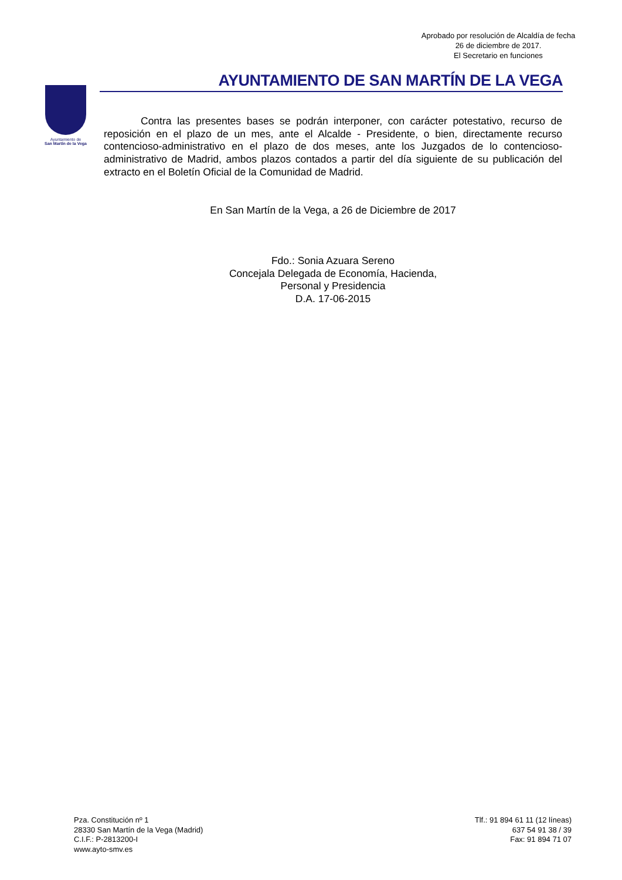Aprobado por resolución de Alcaldía de fecha
26 de diciembre de 2017.
El Secretario en funciones
Ayuntamiento de
San Martín de la Vega
AYUNTAMIENTO DE SAN MARTÍN DE LA VEGA
Contra las presentes bases se podrán interponer, con carácter potestativo, recurso de reposición en el plazo de un mes, ante el Alcalde - Presidente, o bien, directamente recurso contencioso-administrativo en el plazo de dos meses, ante los Juzgados de lo contencioso-administrativo de Madrid, ambos plazos contados a partir del día siguiente de su publicación del extracto en el Boletín Oficial de la Comunidad de Madrid.
En San Martín de la Vega, a 26 de Diciembre de 2017
Fdo.: Sonia Azuara Sereno
Concejala Delegada de Economía, Hacienda,
Personal y Presidencia
D.A. 17-06-2015
Pza. Constitución nº 1
28330 San Martín de la Vega (Madrid)
C.I.F.: P-2813200-I
www.ayto-smv.es
Tlf.: 91 894 61 11 (12 líneas)
637 54 91 38 / 39
Fax: 91 894 71 07